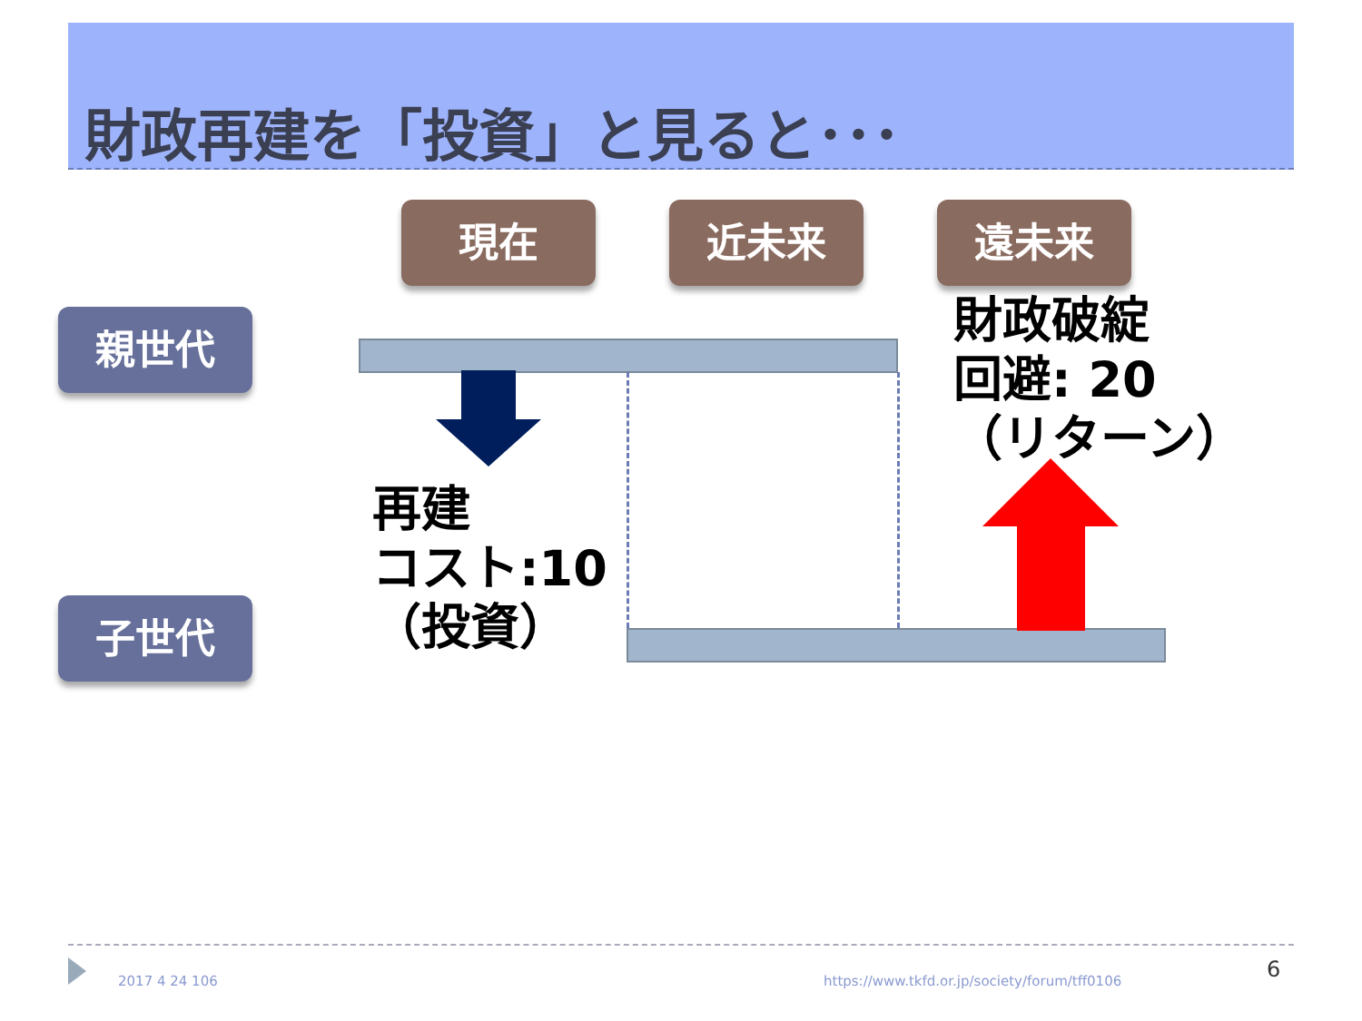財政再建を「投資」と見ると･･･
現在 近未来 遠未来
親世代
子世代
再建
コスト:10
（投資）
財政破綻
回避: 20
（リターン）
2017 4 24 106
https://www.tkfd.or.jp/society/forum/tff0106
6